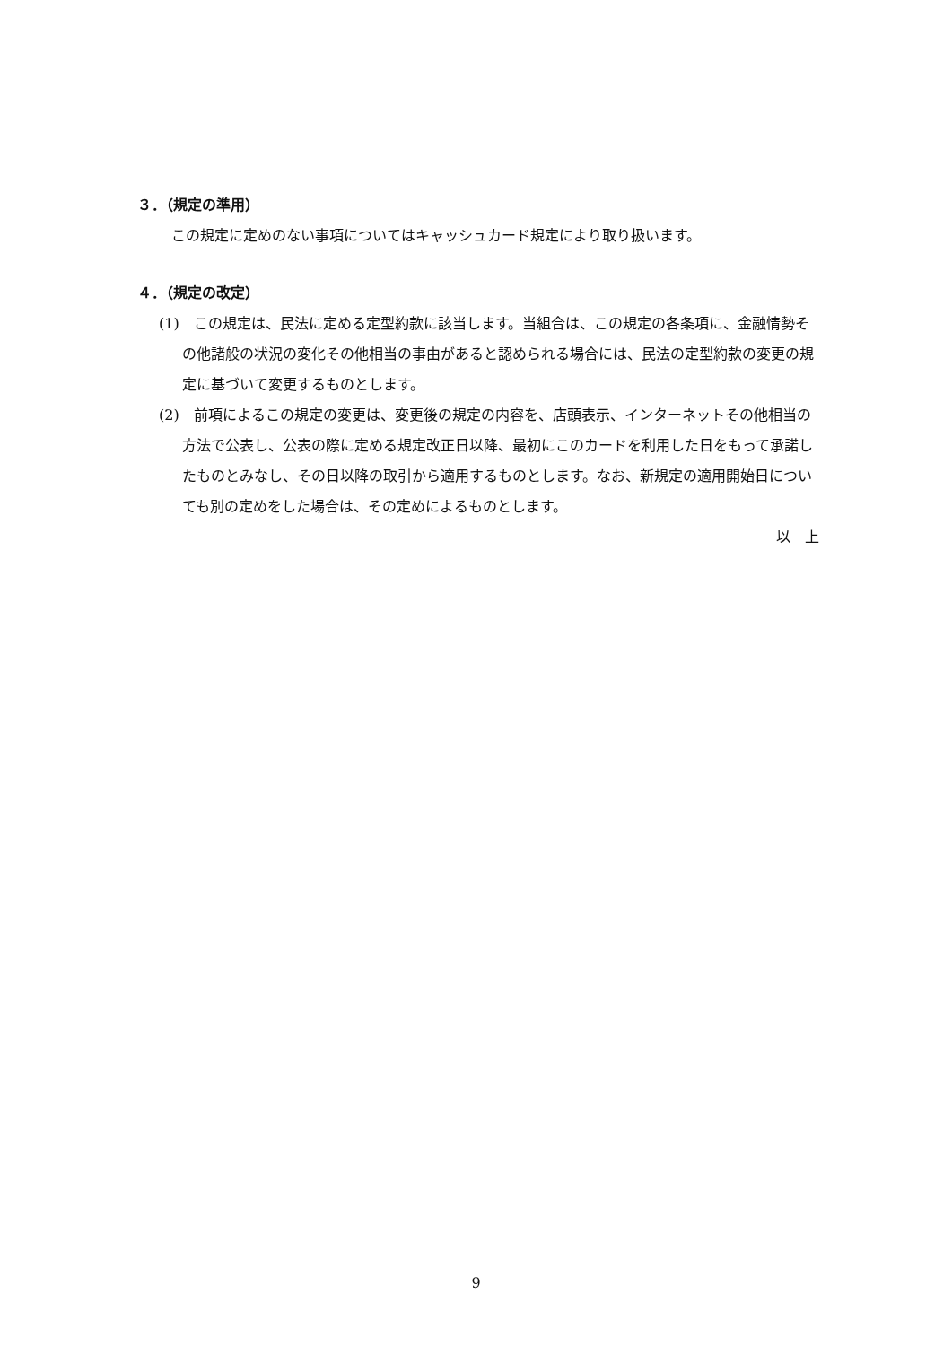３．（規定の準用）
この規定に定めのない事項についてはキャッシュカード規定により取り扱います。
４．（規定の改定）
(1)　この規定は、民法に定める定型約款に該当します。当組合は、この規定の各条項に、金融情勢その他諸般の状況の変化その他相当の事由があると認められる場合には、民法の定型約款の変更の規定に基づいて変更するものとします。
(2)　前項によるこの規定の変更は、変更後の規定の内容を、店頭表示、インターネットその他相当の方法で公表し、公表の際に定める規定改正日以降、最初にこのカードを利用した日をもって承諾したものとみなし、その日以降の取引から適用するものとします。なお、新規定の適用開始日についても別の定めをした場合は、その定めによるものとします。
以　上
9